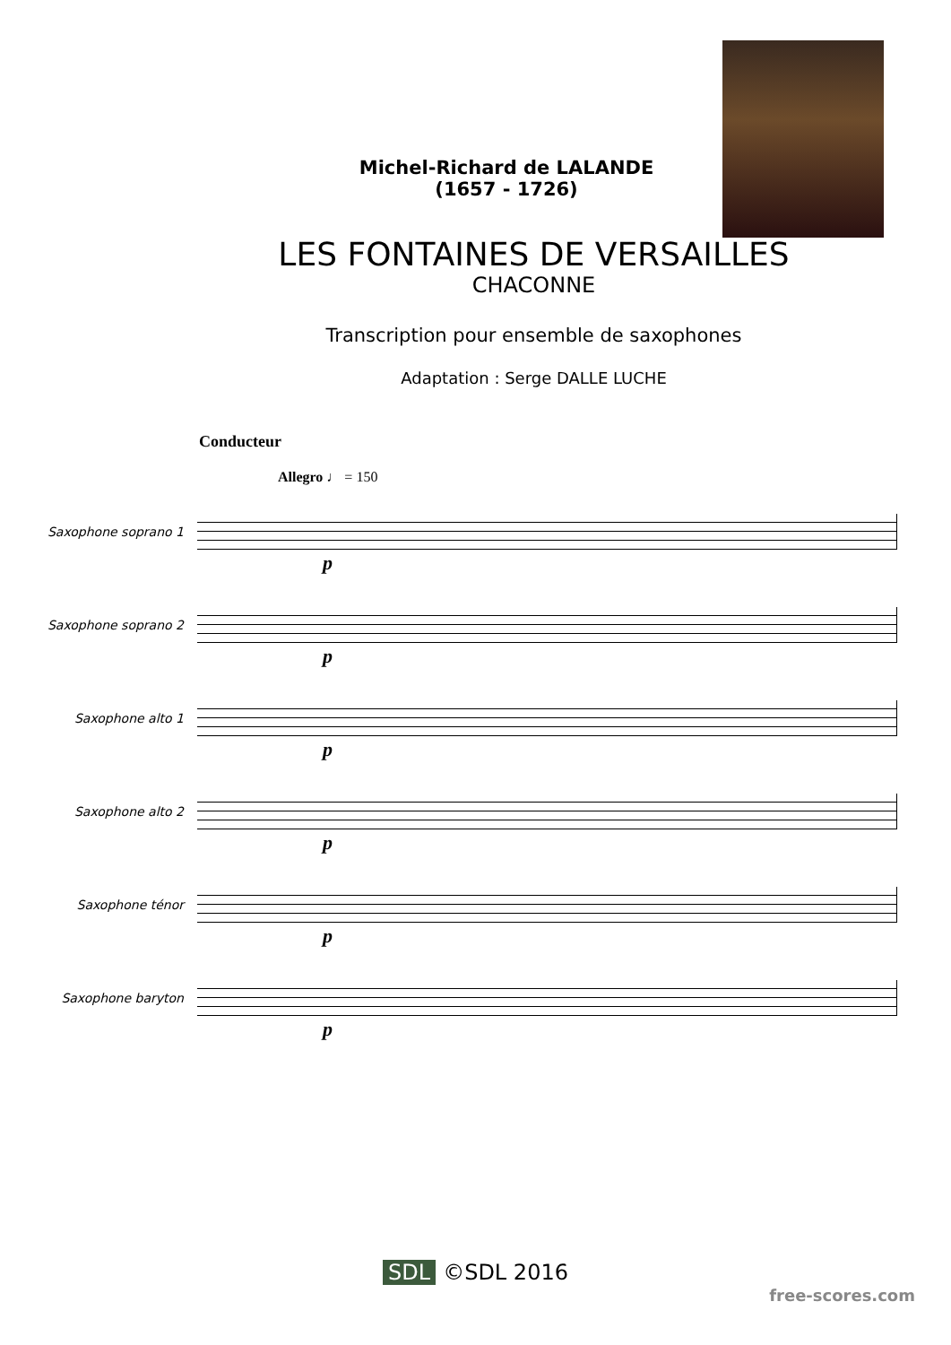Michel-Richard de LALANDE
(1657 - 1726)
LES FONTAINES DE VERSAILLES
CHACONNE
Transcription pour ensemble de saxophones
Adaptation : Serge DALLE LUCHE
Conducteur
Allegro ♩ = 150
Saxophone soprano 1
p
Saxophone soprano 2
p
Saxophone alto 1
p
Saxophone alto 2
p
Saxophone ténor
p
Saxophone baryton
p
SDL ©SDL 2016
free-scores.com